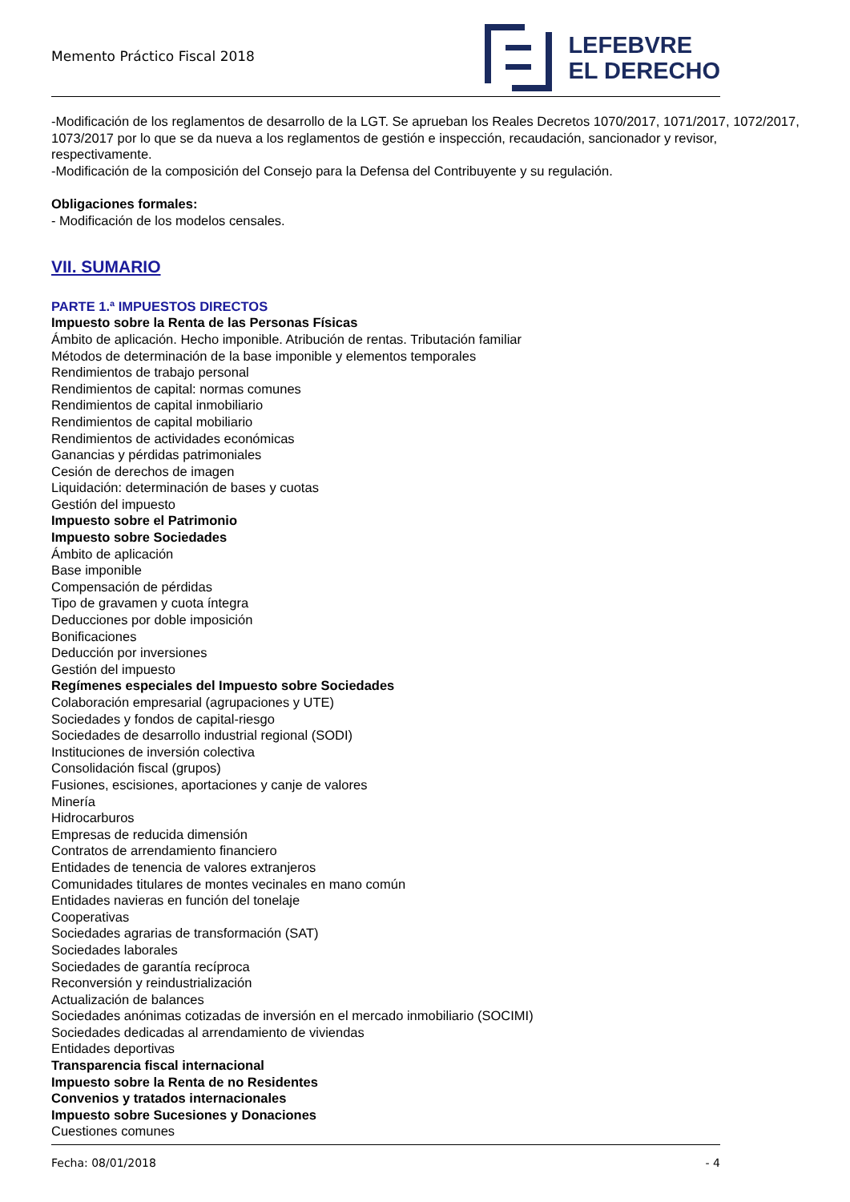Memento Práctico Fiscal 2018
LEFEBVRE
EL DERECHO
-Modificación de los reglamentos de desarrollo de la LGT. Se aprueban los Reales Decretos 1070/2017, 1071/2017, 1072/2017, 1073/2017 por lo que se da nueva a los reglamentos de gestión e inspección, recaudación, sancionador y revisor, respectivamente.
-Modificación de la composición del Consejo para la Defensa del Contribuyente y su regulación.
Obligaciones formales:
- Modificación de los modelos censales.
VII. SUMARIO
PARTE 1.ª IMPUESTOS DIRECTOS
Impuesto sobre la Renta de las Personas Físicas
Ámbito de aplicación. Hecho imponible. Atribución de rentas. Tributación familiar
Métodos de determinación de la base imponible y elementos temporales
Rendimientos de trabajo personal
Rendimientos de capital: normas comunes
Rendimientos de capital inmobiliario
Rendimientos de capital mobiliario
Rendimientos de actividades económicas
Ganancias y pérdidas patrimoniales
Cesión de derechos de imagen
Liquidación: determinación de bases y cuotas
Gestión del impuesto
Impuesto sobre el Patrimonio
Impuesto sobre Sociedades
Ámbito de aplicación
Base imponible
Compensación de pérdidas
Tipo de gravamen y cuota íntegra
Deducciones por doble imposición
Bonificaciones
Deducción por inversiones
Gestión del impuesto
Regímenes especiales del Impuesto sobre Sociedades
Colaboración empresarial (agrupaciones y UTE)
Sociedades y fondos de capital-riesgo
Sociedades de desarrollo industrial regional (SODI)
Instituciones de inversión colectiva
Consolidación fiscal (grupos)
Fusiones, escisiones, aportaciones y canje de valores
Minería
Hidrocarburos
Empresas de reducida dimensión
Contratos de arrendamiento financiero
Entidades de tenencia de valores extranjeros
Comunidades titulares de montes vecinales en mano común
Entidades navieras en función del tonelaje
Cooperativas
Sociedades agrarias de transformación (SAT)
Sociedades laborales
Sociedades de garantía recíproca
Reconversión y reindustrialización
Actualización de balances
Sociedades anónimas cotizadas de inversión en el mercado inmobiliario (SOCIMI)
Sociedades dedicadas al arrendamiento de viviendas
Entidades deportivas
Transparencia fiscal internacional
Impuesto sobre la Renta de no Residentes
Convenios y tratados internacionales
Impuesto sobre Sucesiones y Donaciones
Cuestiones comunes
Fecha: 08/01/2018 - 4